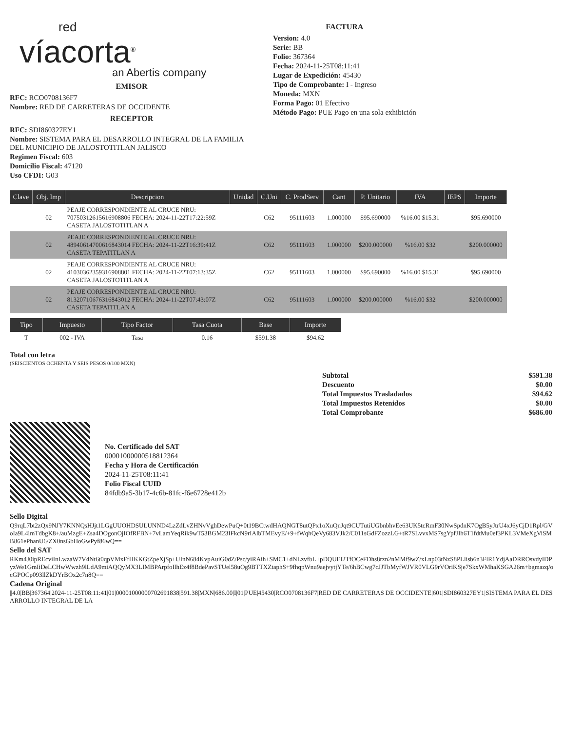red
víacorta<sup>®</sup>
an Abertis company
EMISOR
RFC: RCO0708136F7
Nombre: RED DE CARRETERAS DE OCCIDENTE
RECEPTOR
RFC: SDI860327EY1
Nombre: SISTEMA PARA EL DESARROLLO INTEGRAL DE LA FAMILIA DEL MUNICIPIO DE JALOSTOTITLAN JALISCO
Regimen Fiscal: 603
Domicilio Fiscal: 47120
Uso CFDI: G03
FACTURA
Version: 4.0
Serie: BB
Folio: 367364
Fecha: 2024-11-25T08:11:41
Lugar de Expedición: 45430
Tipo de Comprobante: I - Ingreso
Moneda: MXN
Forma Pago: 01 Efectivo
Método Pago: PUE Pago en una sola exhibición
| Clave | Obj. Imp | Descripcion | Unidad | C.Uni | C. ProdServ | Cant | P. Unitario | IVA | IEPS | Importe |
| --- | --- | --- | --- | --- | --- | --- | --- | --- | --- | --- |
| | 02 | PEAJE CORRESPONDIENTE AL CRUCE NRU: 70750312615616908806 FECHA: 2024-11-22T17:22:59Z CASETA JALOSTOTITLAN A | | C62 | 95111603 | 1.000000 | $95.690000 | %16.00 $15.31 | | $95.690000 |
| | 02 | PEAJE CORRESPONDIENTE AL CRUCE NRU: 48940614700616843014 FECHA: 2024-11-22T16:39:41Z CASETA TEPATITLAN A | | C62 | 95111603 | 1.000000 | $200.000000 | %16.00 $32 | | $200.000000 |
| | 02 | PEAJE CORRESPONDIENTE AL CRUCE NRU: 41030362359316908801 FECHA: 2024-11-22T07:13:35Z CASETA JALOSTOTITLAN A | | C62 | 95111603 | 1.000000 | $95.690000 | %16.00 $15.31 | | $95.690000 |
| | 02 | PEAJE CORRESPONDIENTE AL CRUCE NRU: 81320710676316843012 FECHA: 2024-11-22T07:43:07Z CASETA TEPATITLAN A | | C62 | 95111603 | 1.000000 | $200.000000 | %16.00 $32 | | $200.000000 |
| Tipo | Impuesto | Tipo Factor | Tasa Cuota | Base | Importe |
| --- | --- | --- | --- | --- | --- |
| T | 002 - IVA | Tasa | 0.16 | $591.38 | $94.62 |
Total con letra
(SEISCIENTOS OCHENTA Y SEIS PESOS 0/100 MXN)
| Subtotal | $591.38 |
| Descuento | $0.00 |
| Total Impuestos Trasladados | $94.62 |
| Total Impuestos Retenidos | $0.00 |
| Total Comprobante | $686.00 |
No. Certificado del SAT
00001000000518812364
Fecha y Hora de Certificación
2024-11-25T08:11:41
Folio Fiscal UUID
84fdb9a5-3b17-4c6b-81fc-f6e6728e412b
Sello Digital
Q9rqL7bt2zQx9NJY7KNNQsHJjt1LGgUUOHDSULUNND4LzZdLvZHNvVghDewPuQ+0t19BCtwdHAQNGT8utQPx1oXuQnJqt9CUTutiUGbnbhvEe63UK5tcRmF30NwSpdnK7OgB5yJtrU4xJ6yCjD1Rpl/GVoIa9L4lmTdbgK8+/auMzgE+Zsa4DOgonOjIOfRFBN+7vLamYeqRik9wT53BGM23IFkcN9rIAlbTMEvyE/+9+fWqhQeVy683VJk2/C011sGdFZozzLG+tR7SLvvxMS7sgYpfJIh6T1fdtMu0ef3PKL3VMeXgViSMB861ePhanU6/ZX0nsGbHoGwPyf86wQ==
Sello del SAT
RKm4J0ipREcviInLwzaW7V4Nt6t0qpVMxFfHKKGtZpeXjSp+UInN684KvpAuiG0dZ/Psc/yiRAih+SMC1+dNLzvfbL+pDQUEl2TfOCeFDhs8rzn2nMMf9wZ/xLnp03tNzS8PLlisb6n3FlR1YdjAaDRROsvdyIDPyzWe1GmIiDeLCHwWwzh9lLdA9miAQQyMX3LIMBPArpfoIlhEz4f8BdePavSTUel58uOg9BTTXZtaphS+9fhqpWnu9aejvytjYTe/6hBCwg7cJJTbMyfWJVR0VLG9rVOriKSje7SkxWMhaKSGA26m+bgmazq/ocGPOCp093llZkDYrBOx2c7n8Q==
Cadena Original
||4.0|BB|367364|2024-11-25T08:11:41|01|00001000000702691838|591.38|MXN|686.00|I|01|PUE|45430|RCO0708136F7|RED DE CARRETERAS DE OCCIDENTE|601|SDI860327EY1|SISTEMA PARA EL DESARROLLO INTEGRAL DE LA